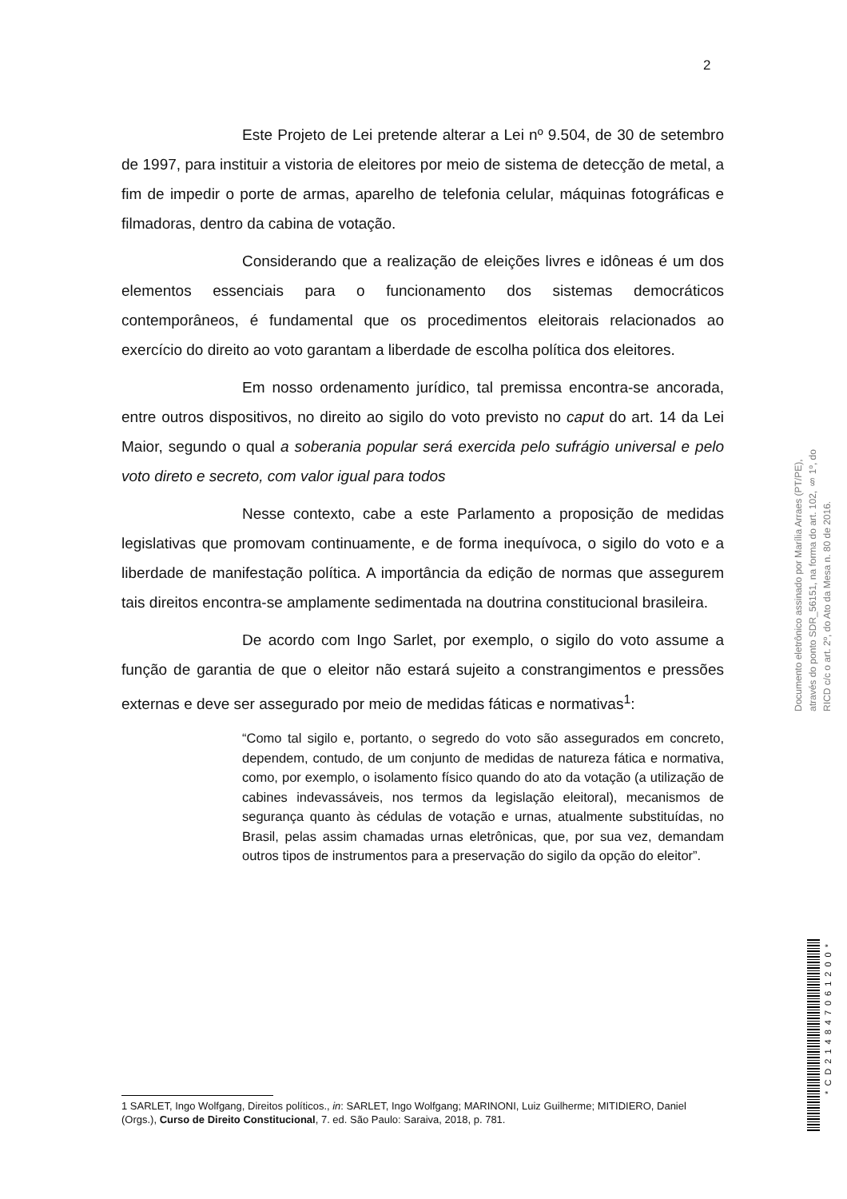2
Este Projeto de Lei pretende alterar a Lei nº 9.504, de 30 de setembro de 1997, para instituir a vistoria de eleitores por meio de sistema de detecção de metal, a fim de impedir o porte de armas, aparelho de telefonia celular, máquinas fotográficas e filmadoras, dentro da cabina de votação.
Considerando que a realização de eleições livres e idôneas é um dos elementos essenciais para o funcionamento dos sistemas democráticos contemporâneos, é fundamental que os procedimentos eleitorais relacionados ao exercício do direito ao voto garantam a liberdade de escolha política dos eleitores.
Em nosso ordenamento jurídico, tal premissa encontra-se ancorada, entre outros dispositivos, no direito ao sigilo do voto previsto no caput do art. 14 da Lei Maior, segundo o qual a soberania popular será exercida pelo sufrágio universal e pelo voto direto e secreto, com valor igual para todos
Nesse contexto, cabe a este Parlamento a proposição de medidas legislativas que promovam continuamente, e de forma inequívoca, o sigilo do voto e a liberdade de manifestação política. A importância da edição de normas que assegurem tais direitos encontra-se amplamente sedimentada na doutrina constitucional brasileira.
De acordo com Ingo Sarlet, por exemplo, o sigilo do voto assume a função de garantia de que o eleitor não estará sujeito a constrangimentos e pressões externas e deve ser assegurado por meio de medidas fáticas e normativas<sup>1</sup>:
“Como tal sigilo e, portanto, o segredo do voto são assegurados em concreto, dependem, contudo, de um conjunto de medidas de natureza fática e normativa, como, por exemplo, o isolamento físico quando do ato da votação (a utilização de cabines indevassáveis, nos termos da legislação eleitoral), mecanismos de segurança quanto às cédulas de votação e urnas, atualmente substituídas, no Brasil, pelas assim chamadas urnas eletrônicas, que, por sua vez, demandam outros tipos de instrumentos para a preservação do sigilo da opção do eleitor”.
1 SARLET, Ingo Wolfgang, Direitos políticos., in: SARLET, Ingo Wolfgang; MARINONI, Luiz Guilherme; MITIDIERO, Daniel (Orgs.), Curso de Direito Constitucional, 7. ed. São Paulo: Saraiva, 2018, p. 781.
Documento eletrônico assinado por Marília Arraes (PT/PE), através do ponto SDR_56151, na forma do art. 102, § 1º, do RICD c/c o art. 2º, do Ato da Mesa n. 80 de 2016.
*CD214847061200*